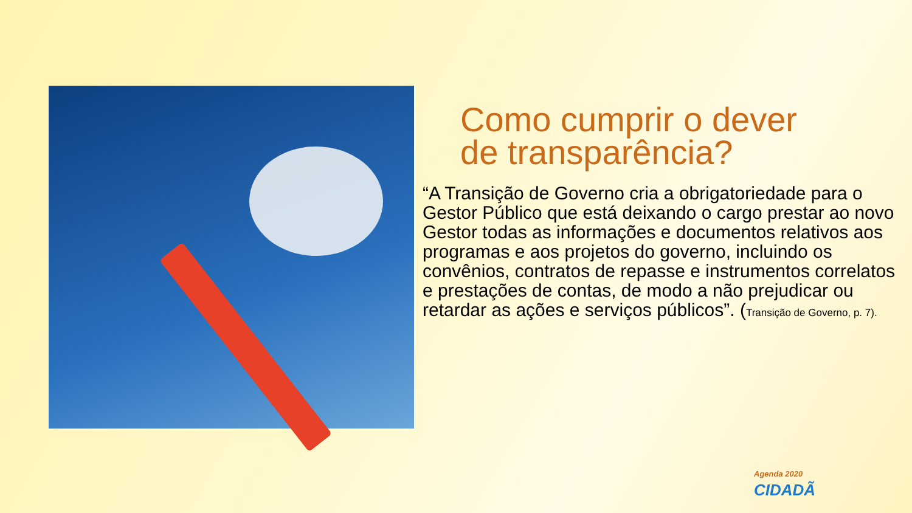Como cumprir o dever
de transparência?
“A Transição de Governo cria a obrigatoriedade para o Gestor Público que está deixando o cargo prestar ao novo Gestor todas as informações e documentos relativos aos programas e aos projetos do governo, incluindo os convênios, contratos de repasse e instrumentos correlatos e prestações de contas, de modo a não prejudicar ou retardar as ações e serviços públicos”. (Transição de Governo, p. 7).
Agenda 2020
CIDADÃ